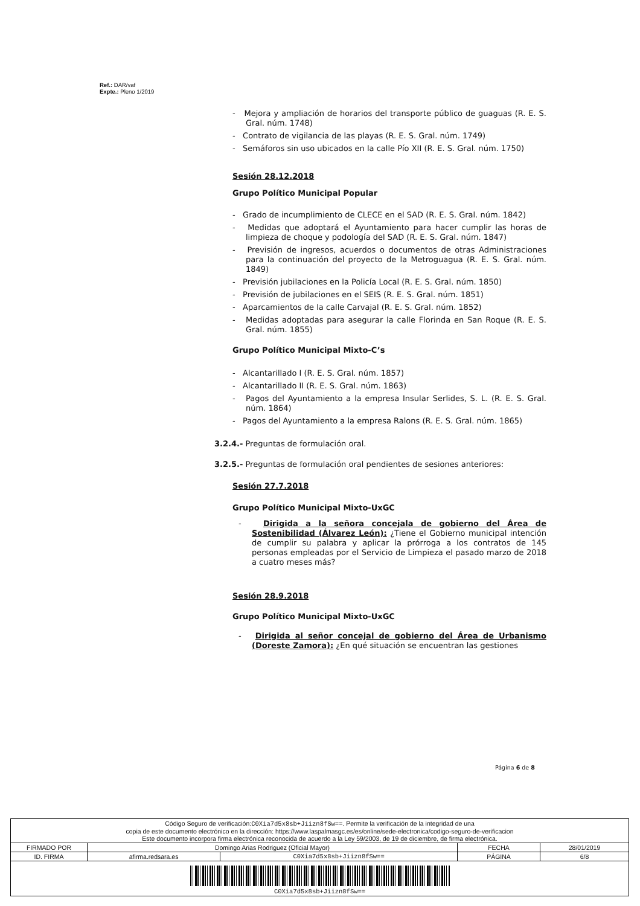Ref.: DAR/vaf
Expte.: Pleno 1/2019
- Mejora y ampliación de horarios del transporte público de guaguas (R. E. S. Gral. núm. 1748)
- Contrato de vigilancia de las playas (R. E. S. Gral. núm. 1749)
- Semáforos sin uso ubicados en la calle Pío XII (R. E. S. Gral. núm. 1750)
Sesión 28.12.2018
Grupo Político Municipal Popular
- Grado de incumplimiento de CLECE en el SAD (R. E. S. Gral. núm. 1842)
- Medidas que adoptará el Ayuntamiento para hacer cumplir las horas de limpieza de choque y podología del SAD (R. E. S. Gral. núm. 1847)
- Previsión de ingresos, acuerdos o documentos de otras Administraciones para la continuación del proyecto de la Metroguagua (R. E. S. Gral. núm. 1849)
- Previsión jubilaciones en la Policía Local (R. E. S. Gral. núm. 1850)
- Previsión de jubilaciones en el SEIS (R. E. S. Gral. núm. 1851)
- Aparcamientos de la calle Carvajal (R. E. S. Gral. núm. 1852)
- Medidas adoptadas para asegurar la calle Florinda en San Roque (R. E. S. Gral. núm. 1855)
Grupo Político Municipal Mixto-C’s
- Alcantarillado I (R. E. S. Gral. núm. 1857)
- Alcantarillado II (R. E. S. Gral. núm. 1863)
- Pagos del Ayuntamiento a la empresa Insular Serlides, S. L. (R. E. S. Gral. núm. 1864)
- Pagos del Ayuntamiento a la empresa Ralons (R. E. S. Gral. núm. 1865)
3.2.4.- Preguntas de formulación oral.
3.2.5.- Preguntas de formulación oral pendientes de sesiones anteriores:
Sesión 27.7.2018
Grupo Político Municipal Mixto-UxGC
- Dirigida a la señora concejala de gobierno del Área de Sostenibilidad (Álvarez León): ¿Tiene el Gobierno municipal intención de cumplir su palabra y aplicar la prórroga a los contratos de 145 personas empleadas por el Servicio de Limpieza el pasado marzo de 2018 a cuatro meses más?
Sesión 28.9.2018
Grupo Político Municipal Mixto-UxGC
- Dirigida al señor concejal de gobierno del Área de Urbanismo (Doreste Zamora): ¿En qué situación se encuentran las gestiones
Página 6 de 8
| Código Seguro de verificación: C0Xia7d5x8sb+Jiizn8fSw== . Permite la verificación de la integridad de una copia de este documento electrónico en la dirección: https://www.laspalmasgc.es/es/online/sede-electronica/codigo-seguro-de-verificacion Este documento incorpora firma electrónica reconocida de acuerdo a la Ley 59/2003, de 19 de diciembre, de firma electrónica. | | | | |
| FIRMADO POR | Domingo Arias Rodriguez (Oficial Mayor) | | FECHA | 28/01/2019 |
| ID. FIRMA | afirma.redsara.es | C0Xia7d5x8sb+Jiizn8fSw== | PÁGINA | 6/8 |
| C0Xia7d5x8sb+Jiizn8fSw== | | | | |